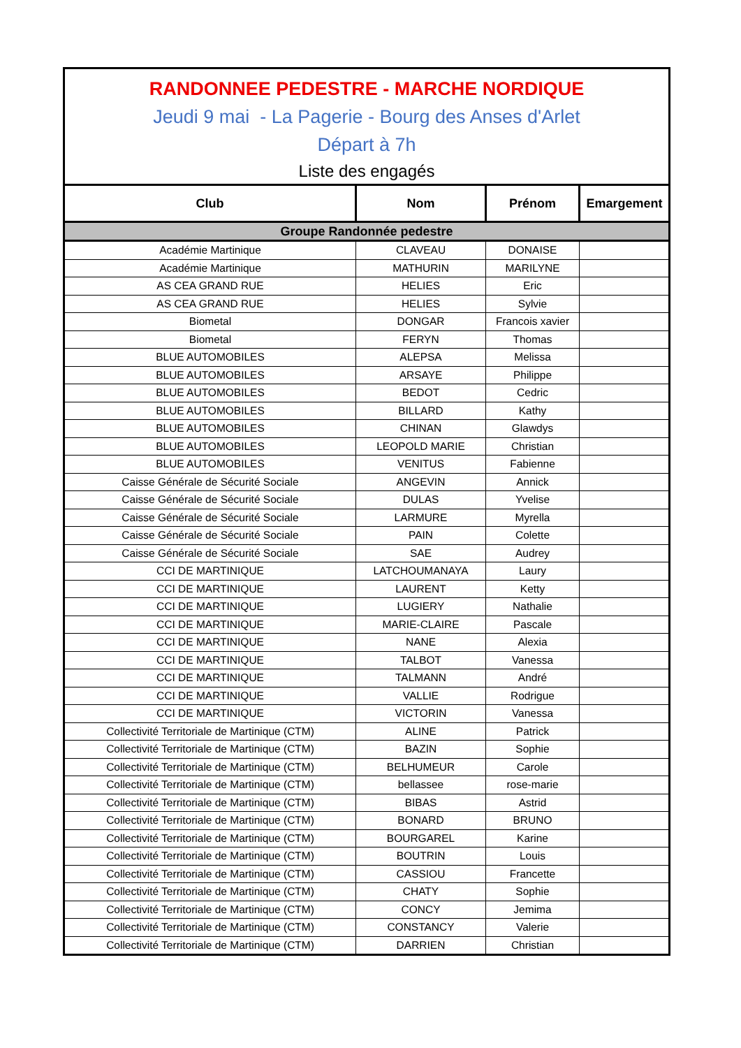RANDONNEE PEDESTRE - MARCHE NORDIQUE
Jeudi 9 mai - La Pagerie - Bourg des Anses d'Arlet
Départ à 7h
Liste des engagés
| Club | Nom | Prénom | Emargement |
| --- | --- | --- | --- |
| Groupe Randonnée pedestre | | | |
| Académie Martinique | CLAVEAU | DONAISE | |
| Académie Martinique | MATHURIN | MARILYNE | |
| AS CEA GRAND RUE | HELIES | Eric | |
| AS CEA GRAND RUE | HELIES | Sylvie | |
| Biometal | DONGAR | Francois xavier | |
| Biometal | FERYN | Thomas | |
| BLUE AUTOMOBILES | ALEPSA | Melissa | |
| BLUE AUTOMOBILES | ARSAYE | Philippe | |
| BLUE AUTOMOBILES | BEDOT | Cedric | |
| BLUE AUTOMOBILES | BILLARD | Kathy | |
| BLUE AUTOMOBILES | CHINAN | Glawdys | |
| BLUE AUTOMOBILES | LEOPOLD MARIE | Christian | |
| BLUE AUTOMOBILES | VENITUS | Fabienne | |
| Caisse Générale de Sécurité Sociale | ANGEVIN | Annick | |
| Caisse Générale de Sécurité Sociale | DULAS | Yvelise | |
| Caisse Générale de Sécurité Sociale | LARMURE | Myrella | |
| Caisse Générale de Sécurité Sociale | PAIN | Colette | |
| Caisse Générale de Sécurité Sociale | SAE | Audrey | |
| CCI DE MARTINIQUE | LATCHOUMANAYA | Laury | |
| CCI DE MARTINIQUE | LAURENT | Ketty | |
| CCI DE MARTINIQUE | LUGIERY | Nathalie | |
| CCI DE MARTINIQUE | MARIE-CLAIRE | Pascale | |
| CCI DE MARTINIQUE | NANE | Alexia | |
| CCI DE MARTINIQUE | TALBOT | Vanessa | |
| CCI DE MARTINIQUE | TALMANN | André | |
| CCI DE MARTINIQUE | VALLIE | Rodrigue | |
| CCI DE MARTINIQUE | VICTORIN | Vanessa | |
| Collectivité Territoriale de Martinique (CTM) | ALINE | Patrick | |
| Collectivité Territoriale de Martinique (CTM) | BAZIN | Sophie | |
| Collectivité Territoriale de Martinique (CTM) | BELHUMEUR | Carole | |
| Collectivité Territoriale de Martinique (CTM) | bellassee | rose-marie | |
| Collectivité Territoriale de Martinique (CTM) | BIBAS | Astrid | |
| Collectivité Territoriale de Martinique (CTM) | BONARD | BRUNO | |
| Collectivité Territoriale de Martinique (CTM) | BOURGAREL | Karine | |
| Collectivité Territoriale de Martinique (CTM) | BOUTRIN | Louis | |
| Collectivité Territoriale de Martinique (CTM) | CASSIOU | Francette | |
| Collectivité Territoriale de Martinique (CTM) | CHATY | Sophie | |
| Collectivité Territoriale de Martinique (CTM) | CONCY | Jemima | |
| Collectivité Territoriale de Martinique (CTM) | CONSTANCY | Valerie | |
| Collectivité Territoriale de Martinique (CTM) | DARRIEN | Christian | |